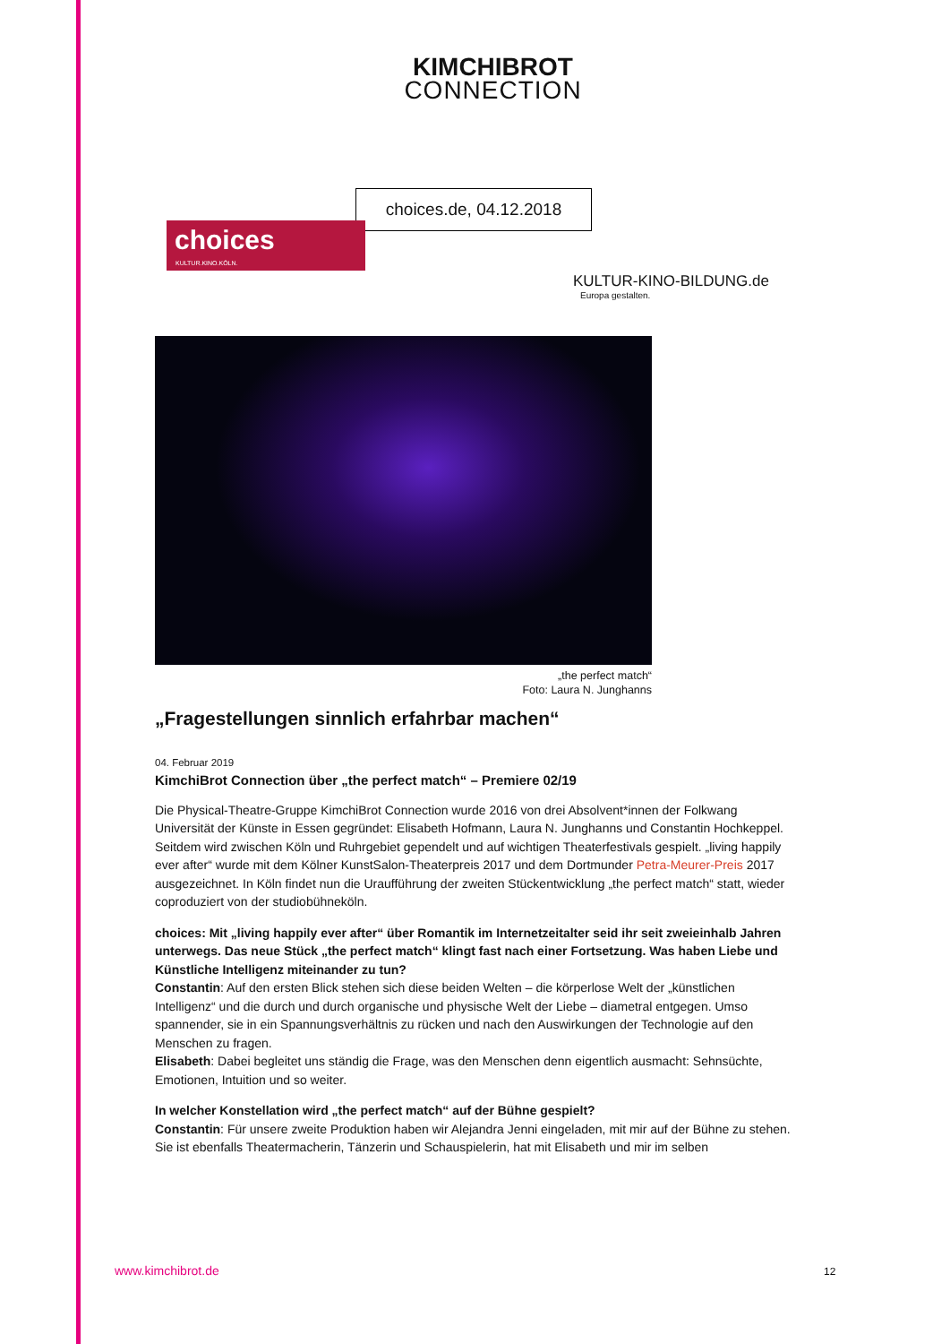KIMCHIBROT
CONNECTION
choices.de, 04.12.2018
choices
KULTUR.KINO.KÖLN.
KULTUR-KINO-BILDUNG.de
Europa gestalten.
„the perfect match“
Foto: Laura N. Junghanns
„Fragestellungen sinnlich erfahrbar machen“
04. Februar 2019
KimchiBrot Connection über „the perfect match“ – Premiere 02/19
Die Physical-Theatre-Gruppe KimchiBrot Connection wurde 2016 von drei Absolvent*innen der Folkwang Universität der Künste in Essen gegründet: Elisabeth Hofmann, Laura N. Junghanns und Constantin Hochkeppel. Seitdem wird zwischen Köln und Ruhrgebiet gependelt und auf wichtigen Theaterfestivals gespielt. „living happily ever after“ wurde mit dem Kölner KunstSalon-Theaterpreis 2017 und dem Dortmunder Petra-Meurer-Preis 2017 ausgezeichnet. In Köln findet nun die Uraufführung der zweiten Stückentwicklung „the perfect match“ statt, wieder coproduziert von der studiobühneköln.
choices: Mit „living happily ever after“ über Romantik im Internetzeitalter seid ihr seit zweieinhalb Jahren unterwegs. Das neue Stück „the perfect match“ klingt fast nach einer Fortsetzung. Was haben Liebe und Künstliche Intelligenz miteinander zu tun?
Constantin: Auf den ersten Blick stehen sich diese beiden Welten – die körperlose Welt der „künstlichen Intelligenz“ und die durch und durch organische und physische Welt der Liebe – diametral entgegen. Umso spannender, sie in ein Spannungsverhältnis zu rücken und nach den Auswirkungen der Technologie auf den Menschen zu fragen.
Elisabeth: Dabei begleitet uns ständig die Frage, was den Menschen denn eigentlich ausmacht: Sehnsüchte, Emotionen, Intuition und so weiter.
In welcher Konstellation wird „the perfect match“ auf der Bühne gespielt?
Constantin: Für unsere zweite Produktion haben wir Alejandra Jenni eingeladen, mit mir auf der Bühne zu stehen. Sie ist ebenfalls Theatermacherin, Tänzerin und Schauspielerin, hat mit Elisabeth und mir im selben
www.kimchibrot.de 12